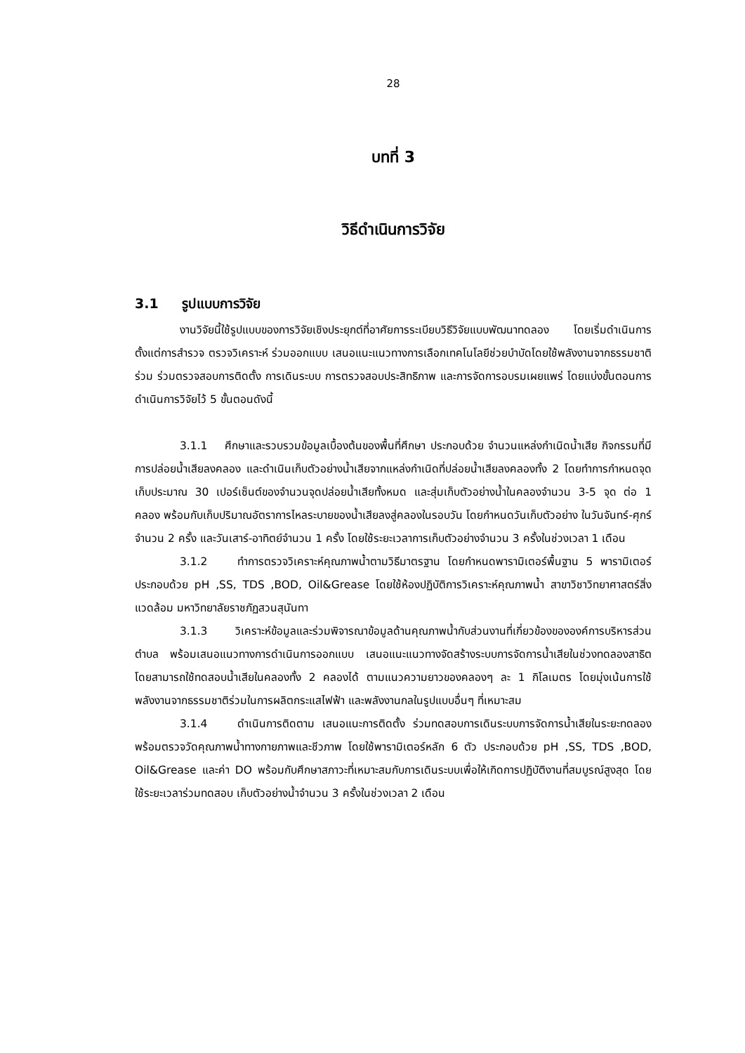28
บทที่ 3
วิธีดำเนินการวิจัย
3.1 รูปแบบการวิจัย
งานวิจัยนี้ใช้รูปแบบของการวิจัยเชิงประยุกต์ที่อาศัยการระเบียบวิธีวิจัยแบบพัฒนาทดลอง โดยเริ่มดำเนินการตั้งแต่การสำรวจ ตรวจวิเคราะห์ ร่วมออกแบบ เสนอแนะแนวทางการเลือกเทคโนโลยีช่วยบำบัดโดยใช้พลังงานจากธรรมชาติร่วม ร่วมตรวจสอบการติดตั้ง การเดินระบบ การตรวจสอบประสิทธิภาพ และการจัดการอบรมเผยแพร่ โดยแบ่งขั้นตอนการดำเนินการวิจัยไว้ 5 ขั้นตอนดังนี้
3.1.1 ศึกษาและรวบรวมข้อมูลเบื้องต้นของพื้นที่ศึกษา ประกอบด้วย จำนวนแหล่งกำเนิดน้ำเสีย กิจกรรมที่มีการปล่อยน้ำเสียลงคลอง และดำเนินเก็บตัวอย่างน้ำเสียจากแหล่งกำเนิดที่ปล่อยน้ำเสียลงคลองทั้ง 2 โดยทำการกำหนดจุดเก็บประมาณ 30 เปอร์เซ็นต์ของจำนวนจุดปล่อยน้ำเสียทั้งหมด และสุ่มเก็บตัวอย่างน้ำในคลองจำนวน 3-5 จุด ต่อ 1 คลอง พร้อมกับเก็บปริมาณอัตราการไหลระบายของน้ำเสียลงสู่คลองในรอบวัน โดยกำหนดวันเก็บตัวอย่าง ในวันจันทร์-ศุกร์ จำนวน 2 ครั้ง และวันเสาร์-อาทิตย์จำนวน 1 ครั้ง โดยใช้ระยะเวลาการเก็บตัวอย่างจำนวน 3 ครั้งในช่วงเวลา 1 เดือน
3.1.2 ทำการตรวจวิเคราะห์คุณภาพน้ำตามวิธีมาตรฐาน โดยกำหนดพารามิเตอร์พื้นฐาน 5 พารามิเตอร์ประกอบด้วย pH ,SS, TDS ,BOD, Oil&Grease โดยใช้ห้องปฏิบัติการวิเคราะห์คุณภาพน้ำ สาขาวิชาวิทยาศาสตร์สิ่งแวดล้อม มหาวิทยาลัยราชภัฏสวนสุนันทา
3.1.3 วิเคราะห์ข้อมูลและร่วมพิจารณาข้อมูลด้านคุณภาพน้ำกับส่วนงานที่เกี่ยวข้องขององค์การบริหารส่วนตำบล พร้อมเสนอแนวทางการดำเนินการออกแบบ เสนอแนะแนวทางจัดสร้างระบบการจัดการน้ำเสียในช่วงทดลองสาธิต โดยสามารถใช้ทดสอบน้ำเสียในคลองทั้ง 2 คลองได้ ตามแนวความยาวของคลองๆ ละ 1 กิโลเมตร โดยมุ่งเน้นการใช้พลังงานจากธรรมชาติร่วมในการผลิตกระแสไฟฟ้า และพลังงานกลในรูปแบบอื่นๆ ที่เหมาะสม
3.1.4 ดำเนินการติดตาม เสนอแนะการติดตั้ง ร่วมทดสอบการเดินระบบการจัดการน้ำเสียในระยะทดลอง พร้อมตรวจวัดคุณภาพน้ำทางกายภาพและชีวภาพ โดยใช้พารามิเตอร์หลัก 6 ตัว ประกอบด้วย pH ,SS, TDS ,BOD, Oil&Grease และค่า DO พร้อมกับศึกษาสภาวะที่เหมาะสมกับการเดินระบบเพื่อให้เกิดการปฏิบัติงานที่สมบูรณ์สูงสุด โดยใช้ระยะเวลาร่วมทดสอบ เก็บตัวอย่างน้ำจำนวน 3 ครั้งในช่วงเวลา 2 เดือน